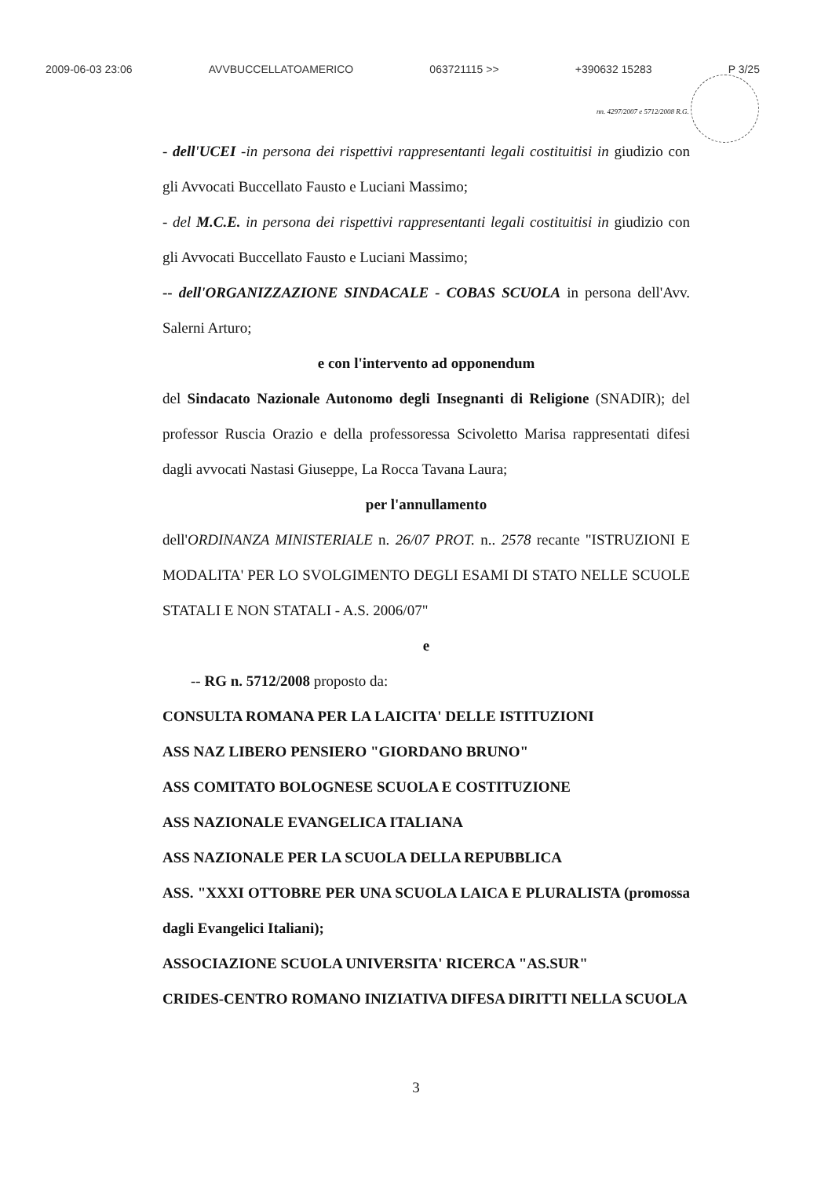2009-06-03 23:06 AVVBUCCELLATOAMERICO 063721115 >> +390632 15283 P 3/25
nn. 4297/2007 e 5712/2008 R.G.
- dell'UCEI -in persona dei rispettivi rappresentanti legali costituitisi in giudizio con gli Avvocati Buccellato Fausto e Luciani Massimo;
- del M.C.E. in persona dei rispettivi rappresentanti legali costituitisi in giudizio con gli Avvocati Buccellato Fausto e Luciani Massimo;
-- dell'ORGANIZZAZIONE SINDACALE - COBAS SCUOLA in persona dell'Avv. Salerni Arturo;
e con l'intervento ad opponendum
del Sindacato Nazionale Autonomo degli Insegnanti di Religione (SNADIR); del professor Ruscia Orazio e della professoressa Scivoletto Marisa rappresentati difesi dagli avvocati Nastasi Giuseppe, La Rocca Tavana Laura;
per l'annullamento
dell'ORDINANZA MINISTERIALE n. 26/07 PROT. n.. 2578 recante "ISTRUZIONI E MODALITA' PER LO SVOLGIMENTO DEGLI ESAMI DI STATO NELLE SCUOLE STATALI E NON STATALI - A.S. 2006/07"
e
-- RG n. 5712/2008 proposto da:
CONSULTA ROMANA PER LA LAICITA' DELLE ISTITUZIONI
ASS NAZ LIBERO PENSIERO "GIORDANO BRUNO"
ASS COMITATO BOLOGNESE SCUOLA E COSTITUZIONE
ASS NAZIONALE EVANGELICA ITALIANA
ASS NAZIONALE PER LA SCUOLA DELLA REPUBBLICA
ASS. "XXXI OTTOBRE PER UNA SCUOLA LAICA E PLURALISTA (promossa dagli Evangelici Italiani);
ASSOCIAZIONE SCUOLA UNIVERSITA' RICERCA "AS.SUR"
CRIDES-CENTRO ROMANO INIZIATIVA DIFESA DIRITTI NELLA SCUOLA
3